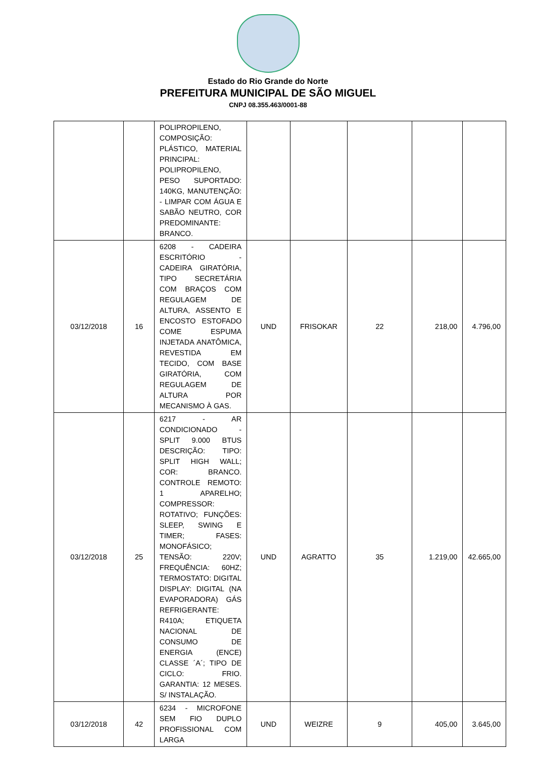Estado do Rio Grande do Norte
PREFEITURA MUNICIPAL DE SÃO MIGUEL
CNPJ 08.355.463/0001-88
| | | POLIPROPILENO, COMPOSIÇÃO: PLÁSTICO, MATERIAL PRINCIPAL: POLIPROPILENO, PESO SUPORTADO: 140KG, MANUTENÇÃO: - LIMPAR COM ÁGUA E SABÃO NEUTRO, COR PREDOMINANTE: BRANCO. | | | | | |
| 03/12/2018 | 16 | 6208 - CADEIRA ESCRITÓRIO - CADEIRA GIRATÓRIA, TIPO SECRETÁRIA COM BRAÇOS COM REGULAGEM DE ALTURA, ASSENTO E ENCOSTO ESTOFADO COME ESPUMA INJETADA ANATÔMICA, REVESTIDA EM TECIDO, COM BASE GIRATÓRIA, COM REGULAGEM DE ALTURA POR MECANISMO À GAS. | UND | FRISOKAR | 22 | 218,00 | 4.796,00 |
| 03/12/2018 | 25 | 6217 - AR CONDICIONADO - SPLIT 9.000 BTUS DESCRIÇÃO: TIPO: SPLIT HIGH WALL; COR: BRANCO. CONTROLE REMOTO: 1 APARELHO; COMPRESSOR: ROTATIVO; FUNÇÕES: SLEEP, SWING E TIMER; FASES: MONOFÁSICO; TENSÃO: 220V; FREQUÊNCIA: 60HZ; TERMOSTATO: DIGITAL DISPLAY: DIGITAL (NA EVAPORADORA) GÁS REFRIGERANTE: R410A; ETIQUETA NACIONAL DE CONSUMO DE ENERGIA (ENCE) CLASSE ´A´; TIPO DE CICLO: FRIO. GARANTIA: 12 MESES. S/ INSTALAÇÃO. | UND | AGRATTO | 35 | 1.219,00 | 42.665,00 |
| 03/12/2018 | 42 | 6234 - MICROFONE SEM FIO DUPLO PROFISSIONAL COM LARGA | UND | WEIZRE | 9 | 405,00 | 3.645,00 |